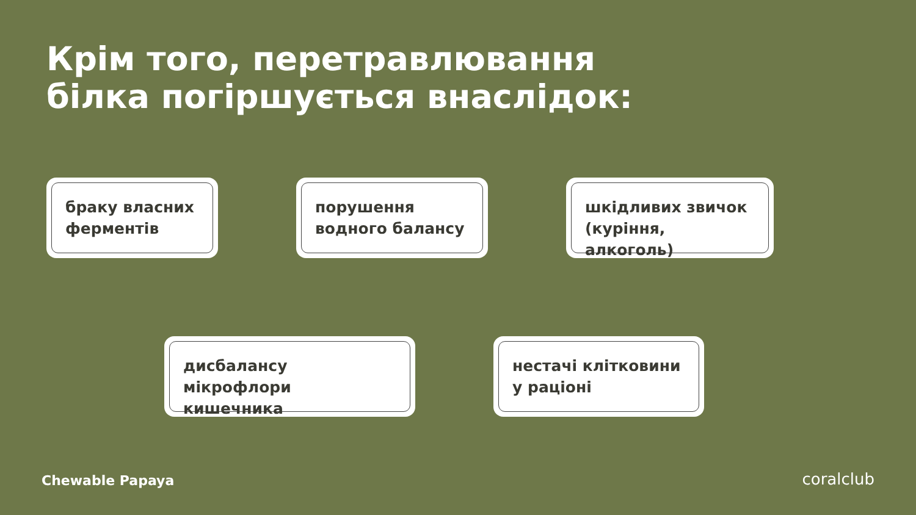Крім того, перетравлювання
білка погіршується внаслідок:
браку власних
ферментів
порушення
водного балансу
шкідливих звичок
(куріння, алкоголь)
дисбалансу
мікрофлори кишечника
нестачі клітковини
у раціоні
Chewable Papaya coralclub